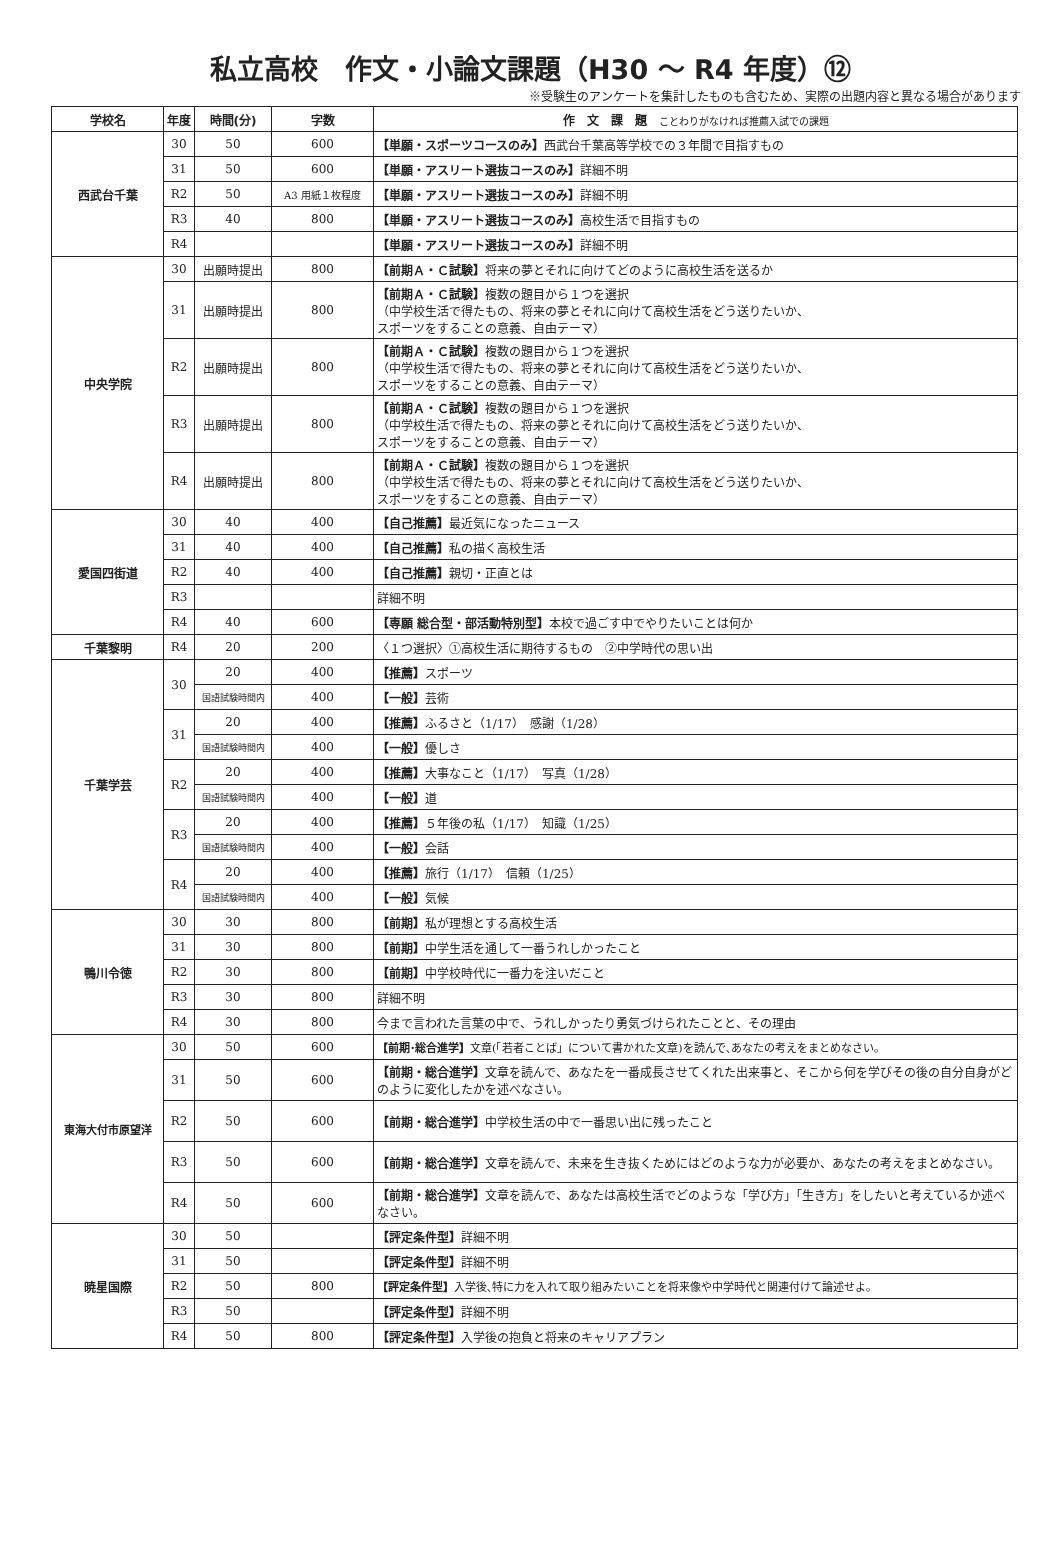私立高校　作文・小論文課題（H30 ～ R4 年度）⑫
※受験生のアンケートを集計したものも含むため、実際の出題内容と異なる場合があります
| 学校名 | 年度 | 時間(分) | 字数 | 作 文 課 題 ことわりがなければ推薦入試での課題 |
| --- | --- | --- | --- | --- |
| 西武台千葉 | 30 | 50 | 600 | 【単願・スポーツコースのみ】 西武台千葉高等学校での３年間で目指すもの |
| | 31 | 50 | 600 | 【単願・アスリート選抜コースのみ】 詳細不明 |
| | R2 | 50 | A3 用紙１枚程度 | 【単願・アスリート選抜コースのみ】 詳細不明 |
| | R3 | 40 | 800 | 【単願・アスリート選抜コースのみ】 高校生活で目指すもの |
| | R4 | | | 【単願・アスリート選抜コースのみ】 詳細不明 |
| 中央学院 | 30 | 出願時提出 | 800 | 【前期Ａ・Ｃ試験】 将来の夢とそれに向けてどのように高校生活を送るか |
| | 31 | 出願時提出 | 800 | 【前期Ａ・Ｃ試験】 複数の題目から１つを選択 （中学校生活で得たもの、将来の夢とそれに向けて高校生活をどう送りたいか、 スポーツをすることの意義、自由テーマ） |
| | R2 | 出願時提出 | 800 | 【前期Ａ・Ｃ試験】 複数の題目から１つを選択 （中学校生活で得たもの、将来の夢とそれに向けて高校生活をどう送りたいか、 スポーツをすることの意義、自由テーマ） |
| | R3 | 出願時提出 | 800 | 【前期Ａ・Ｃ試験】 複数の題目から１つを選択 （中学校生活で得たもの、将来の夢とそれに向けて高校生活をどう送りたいか、 スポーツをすることの意義、自由テーマ） |
| | R4 | 出願時提出 | 800 | 【前期Ａ・Ｃ試験】 複数の題目から１つを選択 （中学校生活で得たもの、将来の夢とそれに向けて高校生活をどう送りたいか、 スポーツをすることの意義、自由テーマ） |
| 愛国四街道 | 30 | 40 | 400 | 【自己推薦】 最近気になったニュース |
| | 31 | 40 | 400 | 【自己推薦】 私の描く高校生活 |
| | R2 | 40 | 400 | 【自己推薦】 親切・正直とは |
| | R3 | | | 詳細不明 |
| | R4 | 40 | 600 | 【専願 総合型・部活動特別型】 本校で過ごす中でやりたいことは何か |
| 千葉黎明 | R4 | 20 | 200 | 〈１つ選択〉①高校生活に期待するもの ②中学時代の思い出 |
| 千葉学芸 | 30 | 20 | 400 | 【推薦】 スポーツ |
| | | 国語試験時間内 | 400 | 【一般】 芸術 |
| | 31 | 20 | 400 | 【推薦】 ふるさと（1/17） 感謝（1/28） |
| | | 国語試験時間内 | 400 | 【一般】 優しさ |
| | R2 | 20 | 400 | 【推薦】 大事なこと（1/17） 写真（1/28） |
| | | 国語試験時間内 | 400 | 【一般】 道 |
| | R3 | 20 | 400 | 【推薦】 ５年後の私（1/17） 知識（1/25） |
| | | 国語試験時間内 | 400 | 【一般】 会話 |
| | R4 | 20 | 400 | 【推薦】 旅行（1/17） 信頼（1/25） |
| | | 国語試験時間内 | 400 | 【一般】 気候 |
| 鴨川令徳 | 30 | 30 | 800 | 【前期】 私が理想とする高校生活 |
| | 31 | 30 | 800 | 【前期】 中学生活を通して一番うれしかったこと |
| | R2 | 30 | 800 | 【前期】 中学校時代に一番力を注いだこと |
| | R3 | 30 | 800 | 詳細不明 |
| | R4 | 30 | 800 | 今まで言われた言葉の中で、うれしかったり勇気づけられたことと、その理由 |
| 東海大付市原望洋 | 30 | 50 | 600 | 【前期･総合進学】 文章(「若者ことば」について書かれた文章)を読んで､あなたの考えをまとめなさい｡ |
| | 31 | 50 | 600 | 【前期・総合進学】 文章を読んで、あなたを一番成長させてくれた出来事と、そこから何を学びその後の自分自身がどのように変化したかを述べなさい。 |
| | R2 | 50 | 600 | 【前期・総合進学】 中学校生活の中で一番思い出に残ったこと |
| | R3 | 50 | 600 | 【前期・総合進学】 文章を読んで、未来を生き抜くためにはどのような力が必要か、あなたの考えをまとめなさい。 |
| | R4 | 50 | 600 | 【前期・総合進学】 文章を読んで、あなたは高校生活でどのような「学び方」「生き方」をしたいと考えているか述べなさい。 |
| 暁星国際 | 30 | 50 | | 【評定条件型】 詳細不明 |
| | 31 | 50 | | 【評定条件型】 詳細不明 |
| | R2 | 50 | 800 | 【評定条件型】 入学後､特に力を入れて取り組みたいことを将来像や中学時代と関連付けて論述せよ｡ |
| | R3 | 50 | | 【評定条件型】 詳細不明 |
| | R4 | 50 | 800 | 【評定条件型】 入学後の抱負と将来のキャリアプラン |